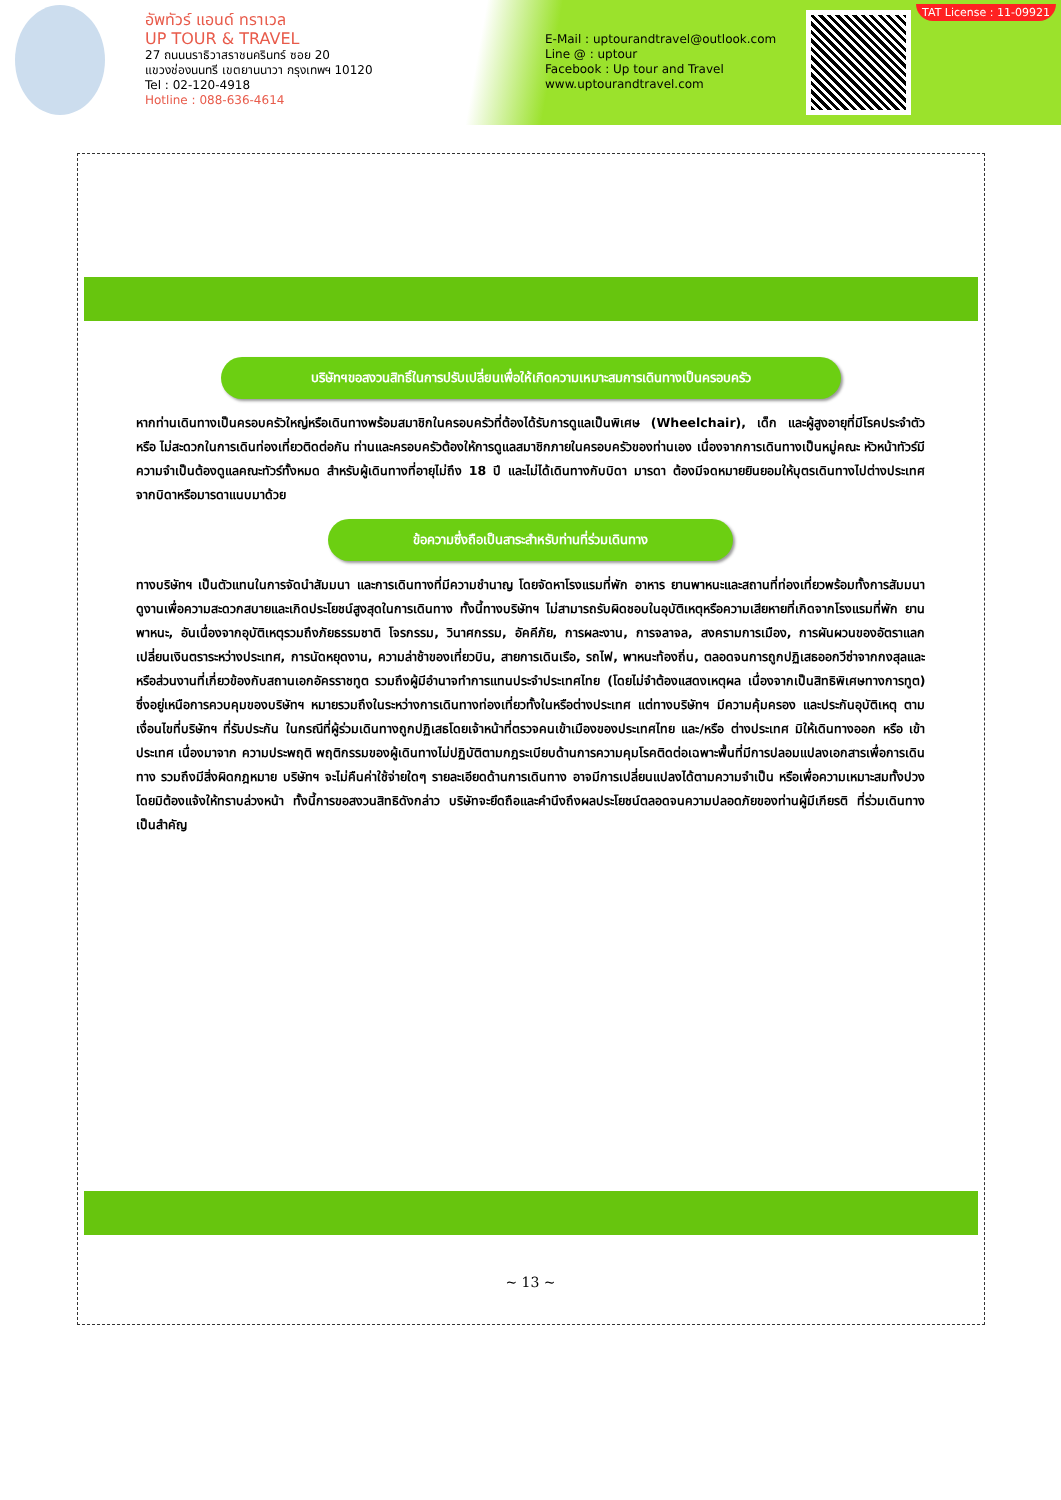อัพทัวร์ แอนด์ ทราเวล
UP TOUR & TRAVEL
27 ถนนนราธิวาสราชนครินทร์ ซอย 20
แขวงช่องนนทรี เขตยานนาวา กรุงเทพฯ 10120
Tel : 02-120-4918
Hotline : 088-636-4614
E-Mail : uptourandtravel@outlook.com
Line @ : uptour
Facebook : Up tour and Travel
www.uptourandtravel.com
TAT License : 11-09921
บริษัทฯขอสงวนสิทธิ์ในการปรับเปลี่ยนเพื่อให้เกิดความเหมาะสมการเดินทางเป็นครอบครัว
หากท่านเดินทางเป็นครอบครัวใหญ่หรือเดินทางพร้อมสมาชิกในครอบครัวที่ต้องได้รับการดูแลเป็นพิเศษ (Wheelchair), เด็ก และผู้สูงอายุที่มีโรคประจำตัว หรือ ไม่สะดวกในการเดินท่องเที่ยวติดต่อกัน ท่านและครอบครัวต้องให้การดูแลสมาชิกภายในครอบครัวของท่านเอง เนื่องจากการเดินทางเป็นหมู่คณะ หัวหน้าทัวร์มีความจำเป็นต้องดูแลคณะทัวร์ทั้งหมด สำหรับผู้เดินทางที่อายุไม่ถึง 18 ปี และไม่ได้เดินทางกับบิดา มารดา ต้องมีจดหมายยินยอมให้บุตรเดินทางไปต่างประเทศจากบิดาหรือมารดาแนบมาด้วย
ข้อความซึ่งถือเป็นสาระสำหรับท่านที่ร่วมเดินทาง
ทางบริษัทฯ เป็นตัวแทนในการจัดนำสัมมนา และการเดินทางที่มีความชำนาญ โดยจัดหาโรงแรมที่พัก อาหาร ยานพาหนะและสถานที่ท่องเที่ยวพร้อมทั้งการสัมมนา ดูงานเพื่อความสะดวกสบายและเกิดประโยชน์สูงสุดในการเดินทาง ทั้งนี้ทางบริษัทฯ ไม่สามารถรับผิดชอบในอุบัติเหตุหรือความเสียหายที่เกิดจากโรงแรมที่พัก ยานพาหนะ, อันเนื่องจากอุบัติเหตุรวมถึงภัยธรรมชาติ โจรกรรม, วินาศกรรม, อัคคีภัย, การผละงาน, การจลาจล, สงครามการเมือง, การผันผวนของอัตราแลกเปลี่ยนเงินตราระหว่างประเทศ, การนัดหยุดงาน, ความล่าช้าของเที่ยวบิน, สายการเดินเรือ, รถไฟ, พาหนะท้องถิ่น, ตลอดจนการถูกปฏิเสธออกวีซ่าจากกงสุลและหรือส่วนงานที่เกี่ยวข้องกับสถานเอกอัครราชทูต รวมถึงผู้มีอำนาจทำการแทนประจำประเทศไทย (โดยไม่จำต้องแสดงเหตุผล เนื่องจากเป็นสิทธิพิเศษทางการทูต) ซึ่งอยู่เหนือการควบคุมของบริษัทฯ หมายรวมถึงในระหว่างการเดินทางท่องเที่ยวทั้งในหรือต่างประเทศ แต่ทางบริษัทฯ มีความคุ้มครอง และประกันอุบัติเหตุ ตามเงื่อนไขที่บริษัทฯ ที่รับประกัน ในกรณีที่ผู้ร่วมเดินทางถูกปฏิเสธโดยเจ้าหน้าที่ตรวจคนเข้าเมืองของประเทศไทย และ/หรือ ต่างประเทศ มิให้เดินทางออก หรือ เข้าประเทศ เนื่องมาจาก ความประพฤติ พฤติกรรมของผู้เดินทางไม่ปฏิบัติตามกฎระเบียบด้านการความคุมโรคติดต่อเฉพาะพื้นที่มีการปลอมแปลงเอกสารเพื่อการเดินทาง รวมถึงมีสิ่งผิดกฎหมาย บริษัทฯ จะไม่คืนค่าใช้จ่ายใดๆ รายละเอียดด้านการเดินทาง อาจมีการเปลี่ยนแปลงได้ตามความจำเป็น หรือเพื่อความเหมาะสมทั้งปวง โดยมิต้องแจ้งให้ทราบล่วงหน้า ทั้งนี้การขอสงวนสิทธิดังกล่าว บริษัทจะยึดถือและคำนึงถึงผลประโยชน์ตลอดจนความปลอดภัยของท่านผู้มีเกียรติ ที่ร่วมเดินทางเป็นสำคัญ
~ 13 ~